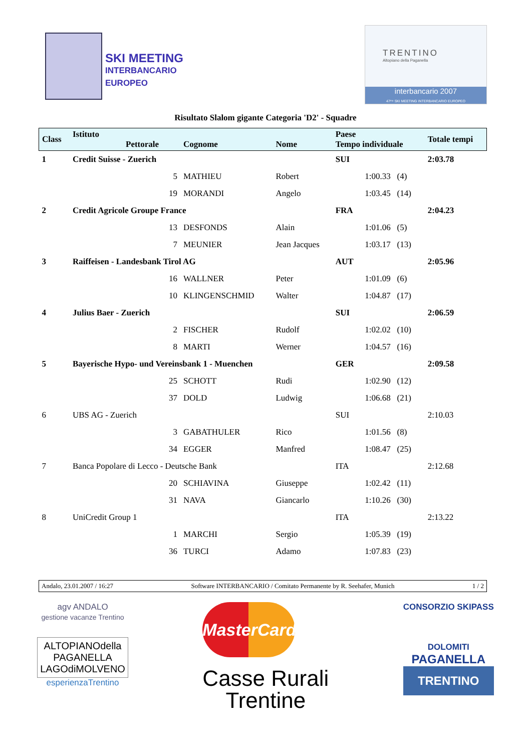SKI MEETING
INTERBANCARIO EUROPEO
TRENTINO
Altopiano della Paganella
interbancario 2007
47ᵐᵒ SKI MEETING INTERBANCARIO EUROPEO
Risultato Slalom gigante Categoria 'D2' - Squadre
| Class | Istituto Pettorale | Cognome | Nome | Paese Tempo individuale | | Totale tempi |
| --- | --- | --- | --- | --- | --- | --- |
| 1 | Credit Suisse - Zuerich | | | SUI | | 2:03.78 |
| | 5 | MATHIEU | Robert | | 1:00.33 (4) | |
| | 19 | MORANDI | Angelo | | 1:03.45 (14) | |
| 2 | Credit Agricole Groupe France | | | FRA | | 2:04.23 |
| | 13 | DESFONDS | Alain | | 1:01.06 (5) | |
| | 7 | MEUNIER | Jean Jacques | | 1:03.17 (13) | |
| 3 | Raiffeisen - Landesbank Tirol AG | | | AUT | | 2:05.96 |
| | 16 | WALLNER | Peter | | 1:01.09 (6) | |
| | 10 | KLINGENSCHMID | Walter | | 1:04.87 (17) | |
| 4 | Julius Baer - Zuerich | | | SUI | | 2:06.59 |
| | 2 | FISCHER | Rudolf | | 1:02.02 (10) | |
| | 8 | MARTI | Werner | | 1:04.57 (16) | |
| 5 | Bayerische Hypo- und Vereinsbank 1 - Muenchen | | | GER | | 2:09.58 |
| | 25 | SCHOTT | Rudi | | 1:02.90 (12) | |
| | 37 | DOLD | Ludwig | | 1:06.68 (21) | |
| 6 | UBS AG - Zuerich | | | SUI | | 2:10.03 |
| | 3 | GABATHULER | Rico | | 1:01.56 (8) | |
| | 34 | EGGER | Manfred | | 1:08.47 (25) | |
| 7 | Banca Popolare di Lecco - Deutsche Bank | | | ITA | | 2:12.68 |
| | 20 | SCHIAVINA | Giuseppe | | 1:02.42 (11) | |
| | 31 | NAVA | Giancarlo | | 1:10.26 (30) | |
| 8 | UniCredit Group 1 | | | ITA | | 2:13.22 |
| | 1 | MARCHI | Sergio | | 1:05.39 (19) | |
| | 36 | TURCI | Adamo | | 1:07.83 (23) | |
Andalo, 23.01.2007 / 16:27 Software INTERBANCARIO / Comitato Permanente by R. Seehafer, Munich 1 / 2
agv ANDALO
gestione vacanze Trentino
ALTOPIANOdella
PAGANELLA
LAGOdiMOLVENO
esperienzaTrentino
MasterCard
Casse Rurali
Trentine
CONSORZIO SKIPASS
DOLOMITI
PAGANELLA
TRENTINO